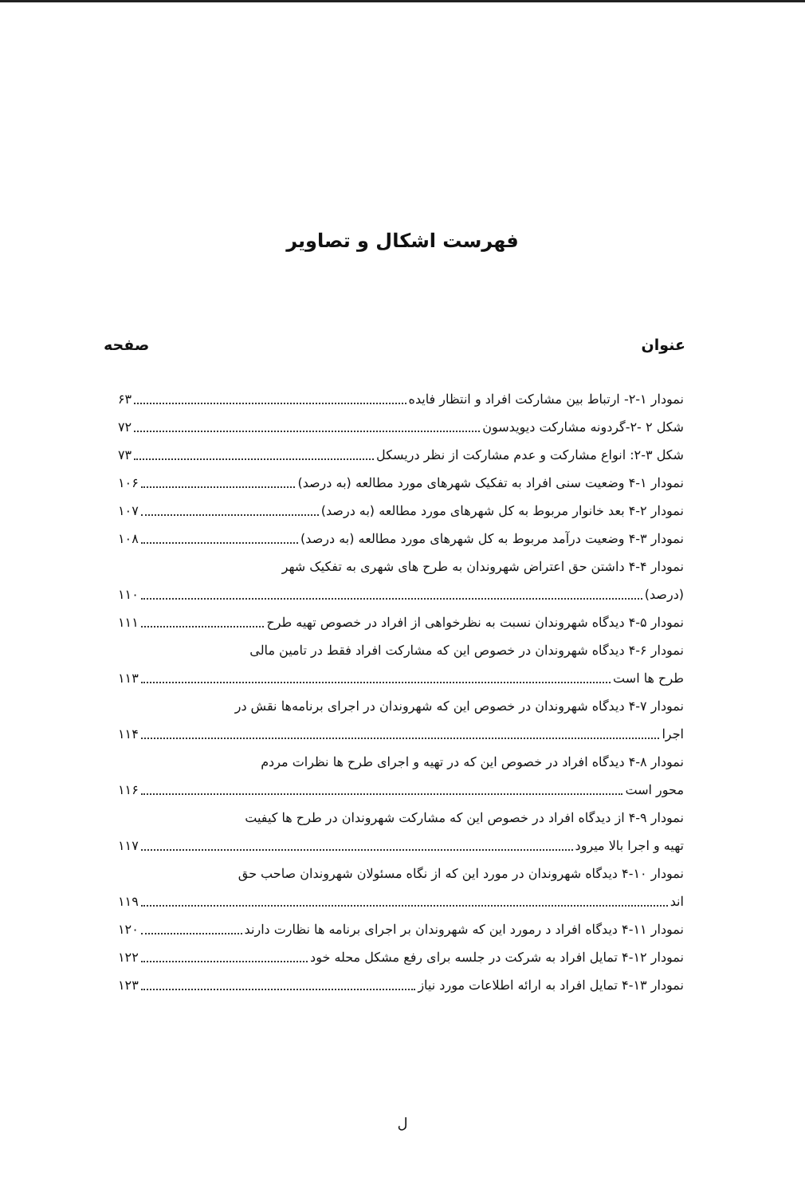فهرست اشکال و تصاویر
عنوان صفحه
نمودار ۱-۲- ارتباط بین مشارکت افراد و انتظار فایده ۶۳
شکل ۲ -۲-گردونه مشارکت دیویدسون ۷۲
شکل ۳-۲: انواع مشارکت و عدم مشارکت از نظر دریسکل ۷۳
نمودار ۱-۴ وضعیت سنی افراد به تفکیک شهرهای مورد مطالعه (به درصد) ۱۰۶
نمودار ۲-۴ بعد خانوار مربوط به کل شهرهای مورد مطالعه (به درصد) ۱۰۷
نمودار ۳-۴ وضعیت درآمد مربوط به کل شهرهای مورد مطالعه (به درصد) ۱۰۸
نمودار ۴-۴ داشتن حق اعتراض شهروندان به طرح های شهری به تفکیک شهر
(درصد) ۱۱۰
نمودار ۵-۴ دیدگاه شهروندان نسبت به نظرخواهی از افراد در خصوص تهیه طرح ۱۱۱
نمودار ۶-۴ دیدگاه شهروندان در خصوص این که مشارکت افراد فقط در تامین مالی
طرح ها است ۱۱۳
نمودار ۷-۴ دیدگاه شهروندان در خصوص این که شهروندان در اجرای برنامه‌ها نقش در
اجرا ۱۱۴
نمودار ۸-۴ دیدگاه افراد در خصوص این که در تهیه و اجرای طرح ها نظرات مردم
محور است ۱۱۶
نمودار ۹-۴ از دیدگاه افراد در خصوص این که مشارکت شهروندان در طرح ها کیفیت
تهیه و اجرا بالا میرود ۱۱۷
نمودار ۱۰-۴ دیدگاه شهروندان در مورد این که از نگاه مسئولان شهروندان صاحب حق
اند ۱۱۹
نمودار ۱۱-۴ دیدگاه افراد د رمورد این که شهروندان بر اجرای برنامه ها نظارت دارند ۱۲۰
نمودار ۱۲-۴ تمایل افراد به شرکت در جلسه برای رفع مشکل محله خود ۱۲۲
نمودار ۱۳-۴ تمایل افراد به ارائه اطلاعات مورد نیاز ۱۲۳
ل